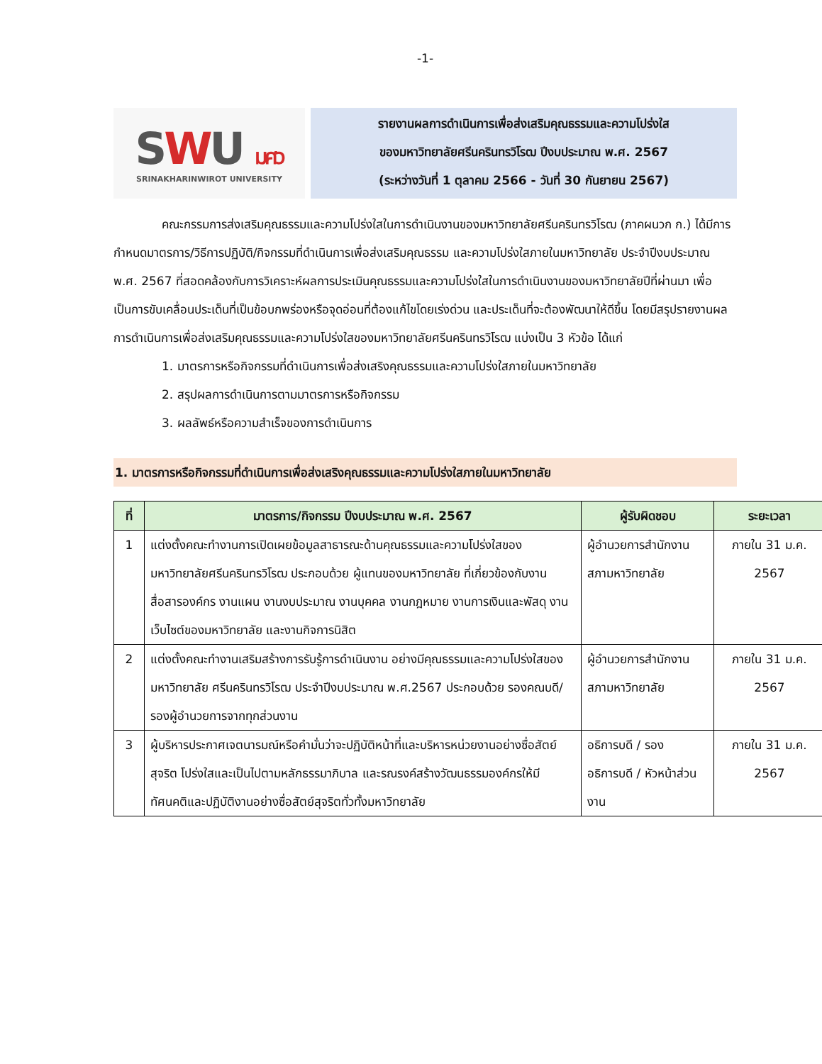-1-
SWU มศว
SRINAKHARINWIROT UNIVERSITY
รายงานผลการดำเนินการเพื่อส่งเสริมคุณธรรมและความโปร่งใส
ของมหาวิทยาลัยศรีนครินทรวิโรฒ ปีงบประมาณ พ.ศ. 2567
(ระหว่างวันที่ 1 ตุลาคม 2566 - วันที่ 30 กันยายน 2567)
คณะกรรมการส่งเสริมคุณธรรมและความโปร่งใสในการดำเนินงานของมหาวิทยาลัยศรีนครินทรวิโรฒ (ภาคผนวก ก.) ได้มีการกำหนดมาตรการ/วิธีการปฏิบัติ/กิจกรรมที่ดำเนินการเพื่อส่งเสริมคุณธรรม และความโปร่งใสภายในมหาวิทยาลัย ประจำปีงบประมาณ พ.ศ. 2567 ที่สอดคล้องกับการวิเคราะห์ผลการประเมินคุณธรรมและความโปร่งใสในการดำเนินงานของมหาวิทยาลัยปีที่ผ่านมา เพื่อเป็นการขับเคลื่อนประเด็นที่เป็นข้อบกพร่องหรือจุดอ่อนที่ต้องแก้ไขโดยเร่งด่วน และประเด็นที่จะต้องพัฒนาให้ดีขึ้น โดยมีสรุปรายงานผลการดำเนินการเพื่อส่งเสริมคุณธรรมและความโปร่งใสของมหาวิทยาลัยศรีนครินทรวิโรฒ แบ่งเป็น 3 หัวข้อ ได้แก่
1. มาตรการหรือกิจกรรมที่ดำเนินการเพื่อส่งเสริงคุณธรรมและความโปร่งใสภายในมหาวิทยาลัย
2. สรุปผลการดำเนินการตามมาตรการหรือกิจกรรม
3. ผลลัพธ์หรือความสำเร็จของการดำเนินการ
1. มาตรการหรือกิจกรรมที่ดำเนินการเพื่อส่งเสริงคุณธรรมและความโปร่งใสภายในมหาวิทยาลัย
| ที่ | มาตรการ/กิจกรรม ปีงบประมาณ พ.ศ. 2567 | ผู้รับผิดชอบ | ระยะเวลา |
| --- | --- | --- | --- |
| 1 | แต่งตั้งคณะทำงานการเปิดเผยข้อมูลสาธารณะด้านคุณธรรมและความโปร่งใสของมหาวิทยาลัยศรีนครินทรวิโรฒ ประกอบด้วย ผู้แทนของมหาวิทยาลัย ที่เกี่ยวข้องกับงานสื่อสารองค์กร งานแผน งานงบประมาณ งานบุคคล งานกฎหมาย งานการเงินและพัสดุ งานเว็บไซต์ของมหาวิทยาลัย และงานกิจการนิสิต | ผู้อำนวยการสำนักงานสภามหาวิทยาลัย | ภายใน 31 ม.ค. 2567 |
| 2 | แต่งตั้งคณะทำงานเสริมสร้างการรับรู้การดำเนินงาน อย่างมีคุณธรรมและความโปร่งใสของมหาวิทยาลัย ศรีนครินทรวิโรฒ ประจำปีงบประมาณ พ.ศ.2567 ประกอบด้วย รองคณบดี/รองผู้อำนวยการจากทุกส่วนงาน | ผู้อำนวยการสำนักงานสภามหาวิทยาลัย | ภายใน 31 ม.ค. 2567 |
| 3 | ผู้บริหารประกาศเจตนารมณ์หรือคำมั่นว่าจะปฏิบัติหน้าที่และบริหารหน่วยงานอย่างซื่อสัตย์สุจริต โปร่งใสและเป็นไปตามหลักธรรมาภิบาล และรณรงค์สร้างวัฒนธรรมองค์กรให้มีทัศนคติและปฏิบัติงานอย่างซื่อสัตย์สุจริตทั่วทั้งมหาวิทยาลัย | อธิการบดี / รองอธิการบดี / หัวหน้าส่วนงาน | ภายใน 31 ม.ค. 2567 |